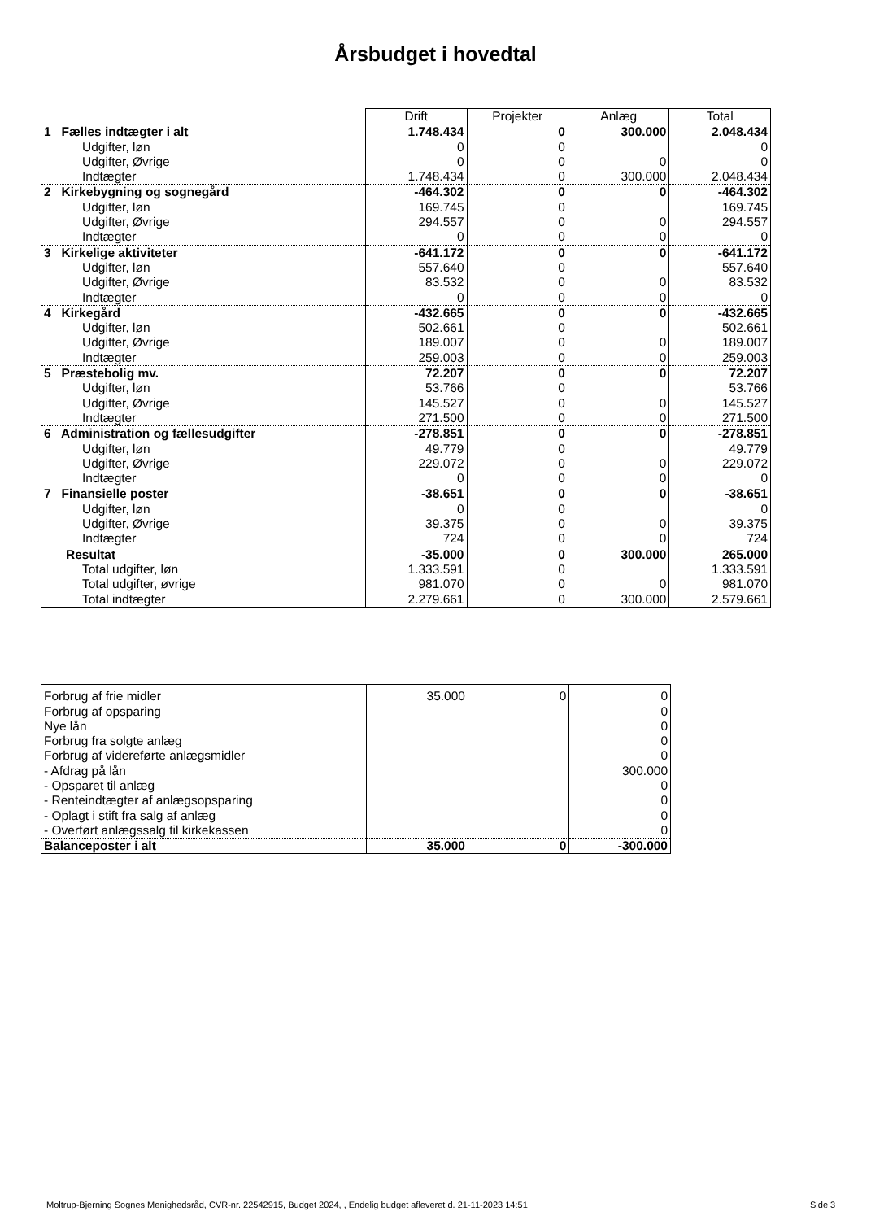Årsbudget i hovedtal
| | Drift | Projekter | Anlæg | Total |
| 1 Fælles indtægter i alt | 1.748.434 | 0 | 300.000 | 2.048.434 |
| Udgifter, løn | 0 | 0 | | 0 |
| Udgifter, Øvrige | 0 | 0 | 0 | 0 |
| Indtægter | 1.748.434 | 0 | 300.000 | 2.048.434 |
| 2 Kirkebygning og sognegård | -464.302 | 0 | 0 | -464.302 |
| Udgifter, løn | 169.745 | 0 | | 169.745 |
| Udgifter, Øvrige | 294.557 | 0 | 0 | 294.557 |
| Indtægter | 0 | 0 | 0 | 0 |
| 3 Kirkelige aktiviteter | -641.172 | 0 | 0 | -641.172 |
| Udgifter, løn | 557.640 | 0 | | 557.640 |
| Udgifter, Øvrige | 83.532 | 0 | 0 | 83.532 |
| Indtægter | 0 | 0 | 0 | 0 |
| 4 Kirkegård | -432.665 | 0 | 0 | -432.665 |
| Udgifter, løn | 502.661 | 0 | | 502.661 |
| Udgifter, Øvrige | 189.007 | 0 | 0 | 189.007 |
| Indtægter | 259.003 | 0 | 0 | 259.003 |
| 5 Præstebolig mv. | 72.207 | 0 | 0 | 72.207 |
| Udgifter, løn | 53.766 | 0 | | 53.766 |
| Udgifter, Øvrige | 145.527 | 0 | 0 | 145.527 |
| Indtægter | 271.500 | 0 | 0 | 271.500 |
| 6 Administration og fællesudgifter | -278.851 | 0 | 0 | -278.851 |
| Udgifter, løn | 49.779 | 0 | | 49.779 |
| Udgifter, Øvrige | 229.072 | 0 | 0 | 229.072 |
| Indtægter | 0 | 0 | 0 | 0 |
| 7 Finansielle poster | -38.651 | 0 | 0 | -38.651 |
| Udgifter, løn | 0 | 0 | | 0 |
| Udgifter, Øvrige | 39.375 | 0 | 0 | 39.375 |
| Indtægter | 724 | 0 | 0 | 724 |
| Resultat | -35.000 | 0 | 300.000 | 265.000 |
| Total udgifter, løn | 1.333.591 | 0 | | 1.333.591 |
| Total udgifter, øvrige | 981.070 | 0 | 0 | 981.070 |
| Total indtægter | 2.279.661 | 0 | 300.000 | 2.579.661 |
| Forbrug af frie midler | 35.000 | 0 | 0 |
| Forbrug af opsparing | | | 0 |
| Nye lån | | | 0 |
| Forbrug fra solgte anlæg | | | 0 |
| Forbrug af videreførte anlægsmidler | | | 0 |
| - Afdrag på lån | | | 300.000 |
| - Opsparet til anlæg | | | 0 |
| - Renteindtægter af anlægsopsparing | | | 0 |
| - Oplagt i stift fra salg af anlæg | | | 0 |
| - Overført anlægssalg til kirkekassen | | | 0 |
| Balanceposter i alt | 35.000 | 0 | -300.000 |
Moltrup-Bjerning Sognes Menighedsråd, CVR-nr. 22542915, Budget 2024, , Endelig budget afleveret d. 21-11-2023 14:51
Side 3